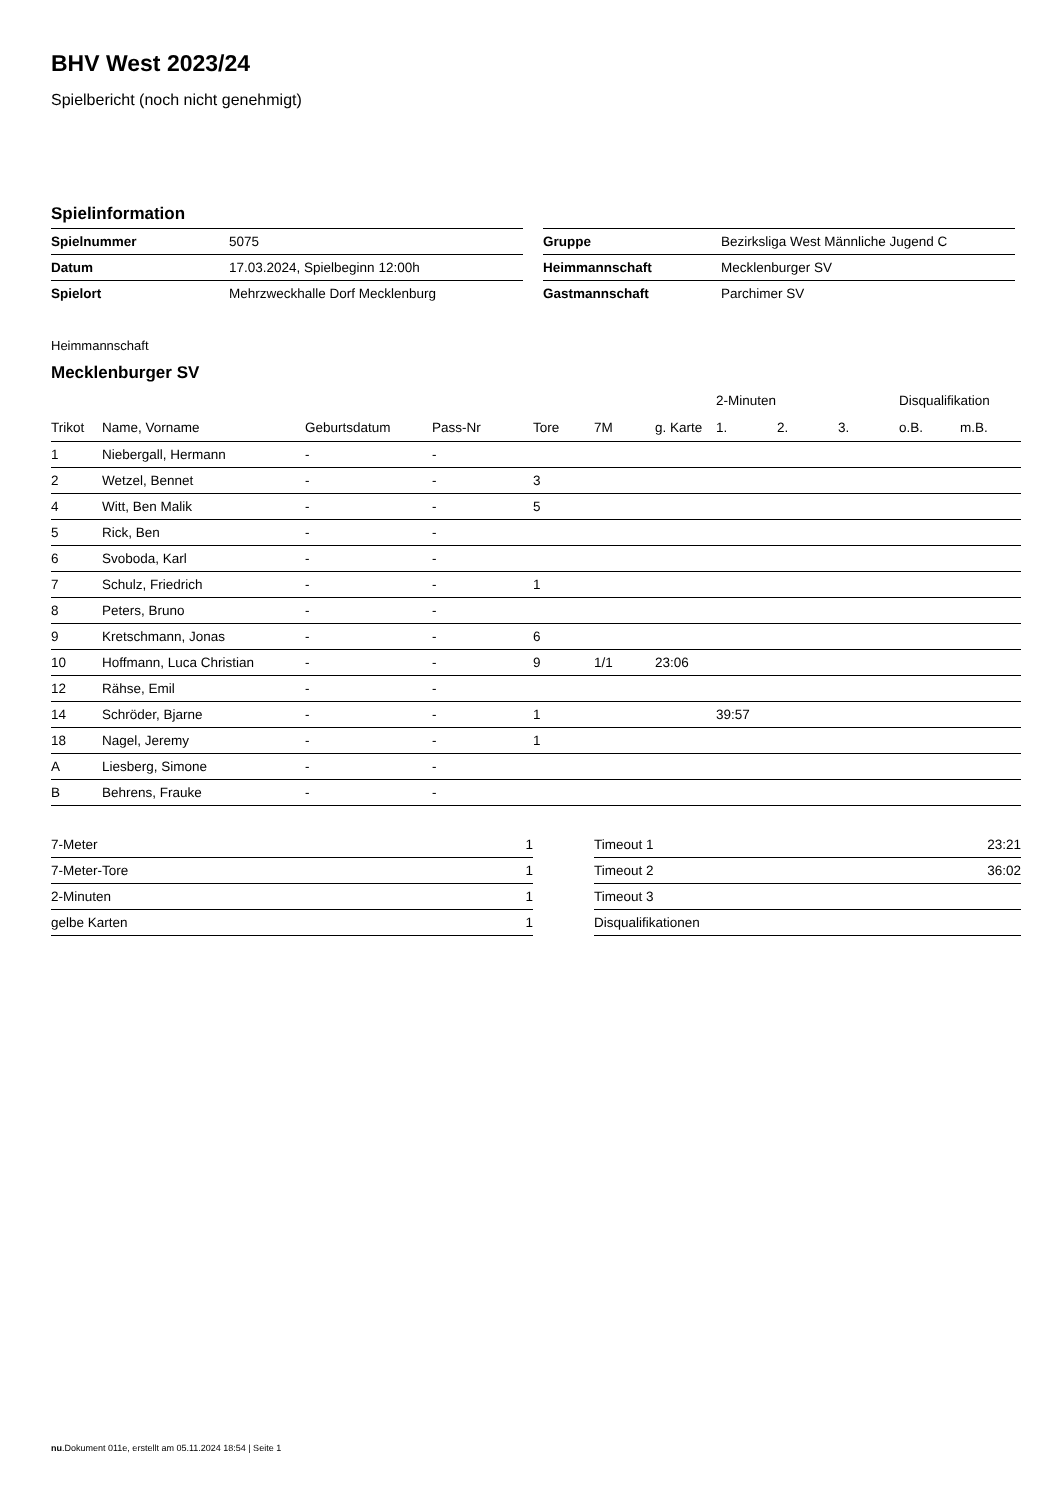BHV West 2023/24
Spielbericht (noch nicht genehmigt)
Spielinformation
| Spielnummer | 5075 |
| Datum | 17.03.2024, Spielbeginn 12:00h |
| Spielort | Mehrzweckhalle Dorf Mecklenburg |
| Gruppe | Bezirksliga West Männliche Jugend C |
| Heimmannschaft | Mecklenburger SV |
| Gastmannschaft | Parchimer SV |
Heimmannschaft
Mecklenburger SV
| | | | | | | | 2-Minuten | | | Disqualifikation | |
| --- | --- | --- | --- | --- | --- | --- | --- | --- | --- | --- | --- |
| Trikot | Name, Vorname | Geburtsdatum | Pass-Nr | Tore | 7M | g. Karte | 1. | 2. | 3. | o.B. | m.B. |
| 1 | Niebergall, Hermann | - | - | | | | | | | | |
| 2 | Wetzel, Bennet | - | - | 3 | | | | | | | |
| 4 | Witt, Ben Malik | - | - | 5 | | | | | | | |
| 5 | Rick, Ben | - | - | | | | | | | | |
| 6 | Svoboda, Karl | - | - | | | | | | | | |
| 7 | Schulz, Friedrich | - | - | 1 | | | | | | | |
| 8 | Peters, Bruno | - | - | | | | | | | | |
| 9 | Kretschmann, Jonas | - | - | 6 | | | | | | | |
| 10 | Hoffmann, Luca Christian | - | - | 9 | 1/1 | 23:06 | | | | | |
| 12 | Rähse, Emil | - | - | | | | | | | | |
| 14 | Schröder, Bjarne | - | - | 1 | | | 39:57 | | | | |
| 18 | Nagel, Jeremy | - | - | 1 | | | | | | | |
| A | Liesberg, Simone | - | - | | | | | | | | |
| B | Behrens, Frauke | - | - | | | | | | | | |
| 7-Meter | 1 |
| 7-Meter-Tore | 1 |
| 2-Minuten | 1 |
| gelbe Karten | 1 |
| Timeout 1 | 23:21 |
| Timeout 2 | 36:02 |
| Timeout 3 | |
| Disqualifikationen | |
nu.Dokument 011e, erstellt am 05.11.2024 18:54 | Seite 1